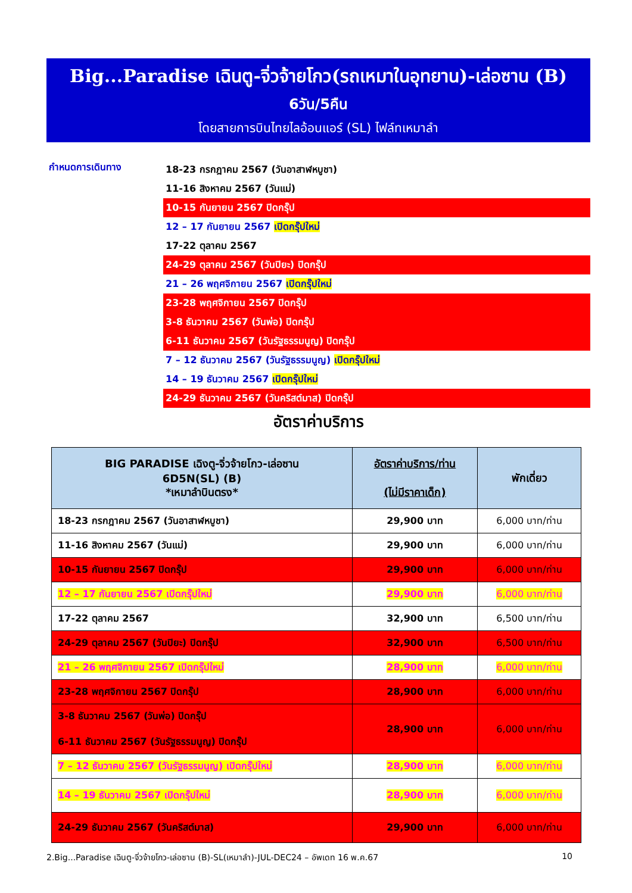Big...Paradise เฉินตู-จิ่วจ้ายโกว(รถเหมาในอุทยาน)-เล่อซาน (B)
6วัน/5คืน
โดยสายการบินไทยไลอ้อนแอร์ (SL) ไฟล์ทเหมาลำ
กำหนดการเดินทาง
18-23 กรกฎาคม 2567 (วันอาสาฬหบูชา)
11-16 สิงหาคม 2567 (วันแม่)
10-15 กันยายน 2567 ปิดกรุ๊ป
12 – 17 กันยายน 2567 เปิดกรุ๊ปใหม่
17-22 ตุลาคม 2567
24-29 ตุลาคม 2567 (วันปิยะ) ปิดกรุ๊ป
21 – 26 พฤศจิกายน 2567 เปิดกรุ๊ปใหม่
23-28 พฤศจิกายน 2567 ปิดกรุ๊ป
3-8 ธันวาคม 2567 (วันพ่อ) ปิดกรุ๊ป
6-11 ธันวาคม 2567 (วันรัฐธรรมนูญ) ปิดกรุ๊ป
7 – 12 ธันวาคม 2567 (วันรัฐธรรมนูญ) เปิดกรุ๊ปใหม่
14 – 19 ธันวาคม 2567 เปิดกรุ๊ปใหม่
24-29 ธันวาคม 2567 (วันคริสต์มาส) ปิดกรุ๊ป
อัตราค่าบริการ
| BIG PARADISE เฉิงตู-จิ่วจ้ายโกว-เล่อซาน 6D5N(SL) (B) *เหมาลำบินตรง* | อัตราค่าบริการ/ท่าน (ไม่มีราคาเด็ก) | พักเดี่ยว |
| --- | --- | --- |
| 18-23 กรกฎาคม 2567 (วันอาสาฬหบูชา) | 29,900 บาท | 6,000 บาท/ท่าน |
| 11-16 สิงหาคม 2567 (วันแม่) | 29,900 บาท | 6,000 บาท/ท่าน |
| 10-15 กันยายน 2567 ปิดกรุ๊ป | 29,900 บาท | 6,000 บาท/ท่าน |
| 12 – 17 กันยายน 2567 เปิดกรุ๊ปใหม่ | 29,900 บาท | 6,000 บาท/ท่าน |
| 17-22 ตุลาคม 2567 | 32,900 บาท | 6,500 บาท/ท่าน |
| 24-29 ตุลาคม 2567 (วันปิยะ) ปิดกรุ๊ป | 32,900 บาท | 6,500 บาท/ท่าน |
| 21 – 26 พฤศจิกายน 2567 เปิดกรุ๊ปใหม่ | 28,900 บาท | 6,000 บาท/ท่าน |
| 23-28 พฤศจิกายน 2567 ปิดกรุ๊ป | 28,900 บาท | 6,000 บาท/ท่าน |
| 3-8 ธันวาคม 2567 (วันพ่อ) ปิดกรุ๊ป 6-11 ธันวาคม 2567 (วันรัฐธรรมนูญ) ปิดกรุ๊ป | 28,900 บาท | 6,000 บาท/ท่าน |
| 7 – 12 ธันวาคม 2567 (วันรัฐธรรมนูญ) เปิดกรุ๊ปใหม่ | 28,900 บาท | 6,000 บาท/ท่าน |
| 14 – 19 ธันวาคม 2567 เปิดกรุ๊ปใหม่ | 28,900 บาท | 6,000 บาท/ท่าน |
| 24-29 ธันวาคม 2567 (วันคริสต์มาส) | 29,900 บาท | 6,000 บาท/ท่าน |
2.Big...Paradise เฉินตู-จิ่วจ้ายโกว-เล่อซาน (B)-SL(เหมาลำ)-JUL-DEC24 – อัพเดท 16 พ.ค.67 10